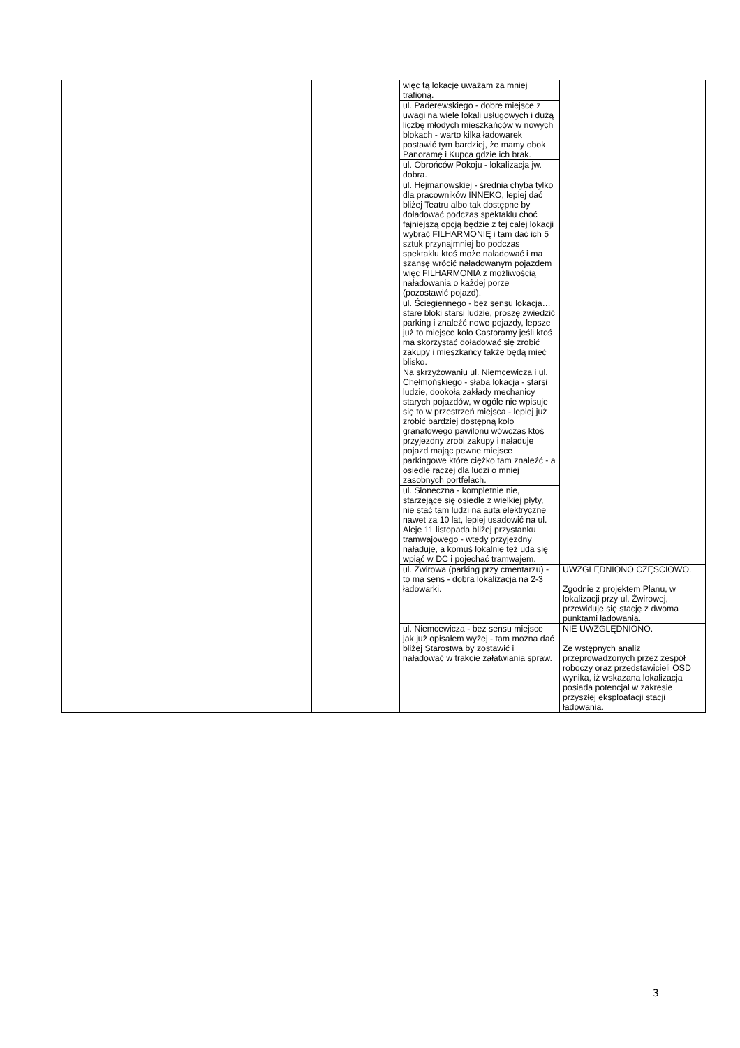| | | | | więc tą lokacje uważam za mniej trafioną. | |
| | | | | ul. Paderewskiego - dobre miejsce z uwagi na wiele lokali usługowych i dużą liczbę młodych mieszkańców w nowych blokach - warto kilka ładowarek postawić tym bardziej, że mamy obok Panoramę i Kupca gdzie ich brak. | |
| | | | | ul. Obrońców Pokoju - lokalizacja jw. dobra. | |
| | | | | ul. Hejmanowskiej - średnia chyba tylko dla pracowników INNEKO, lepiej dać bliżej Teatru albo tak dostępne by doładować podczas spektaklu choć fajniejszą opcją będzie z tej całej lokacji wybrać FILHARMONIĘ i tam dać ich 5 sztuk przynajmniej bo podczas spektaklu ktoś może naładować i ma szansę wrócić naładowanym pojazdem więc FILHARMONIA z możliwością naładowania o każdej porze (pozostawić pojazd). | |
| | | | | ul. Ściegiennego - bez sensu lokacja… stare bloki starsi ludzie, proszę zwiedzić parking i znaleźć nowe pojazdy, lepsze już to miejsce koło Castoramy jeśli ktoś ma skorzystać doładować się zrobić zakupy i mieszkańcy także będą mieć blisko. | |
| | | | | Na skrzyżowaniu ul. Niemcewicza i ul. Chełmońskiego - słaba lokacja - starsi ludzie, dookoła zakłady mechanicy starych pojazdów, w ogóle nie wpisuje się to w przestrzeń miejsca - lepiej już zrobić bardziej dostępną koło granatowego pawilonu wówczas ktoś przyjezdny zrobi zakupy i naładuje pojazd mając pewne miejsce parkingowe które ciężko tam znaleźć - a osiedle raczej dla ludzi o mniej zasobnych portfelach. | |
| | | | | ul. Słoneczna - kompletnie nie, starzejące się osiedle z wielkiej płyty, nie stać tam ludzi na auta elektryczne nawet za 10 lat, lepiej usadowić na ul. Aleje 11 listopada bliżej przystanku tramwajowego - wtedy przyjezdny naładuje, a komuś lokalnie też uda się wpiąć w DC i pojechać tramwajem. | |
| | | | | ul. Żwirowa (parking przy cmentarzu) - to ma sens - dobra lokalizacja na 2-3 ładowarki. | UWZGLĘDNIONO CZĘSCIOWO. Zgodnie z projektem Planu, w lokalizacji przy ul. Żwirowej, przewiduje się stację z dwoma punktami ładowania. |
| | | | | ul. Niemcewicza - bez sensu miejsce jak już opisałem wyżej - tam można dać bliżej Starostwa by zostawić i naładować w trakcie załatwiania spraw. | NIE UWZGLĘDNIONO. Ze wstępnych analiz przeprowadzonych przez zespół roboczy oraz przedstawicieli OSD wynika, iż wskazana lokalizacja posiada potencjał w zakresie przyszłej eksploatacji stacji ładowania. |
3